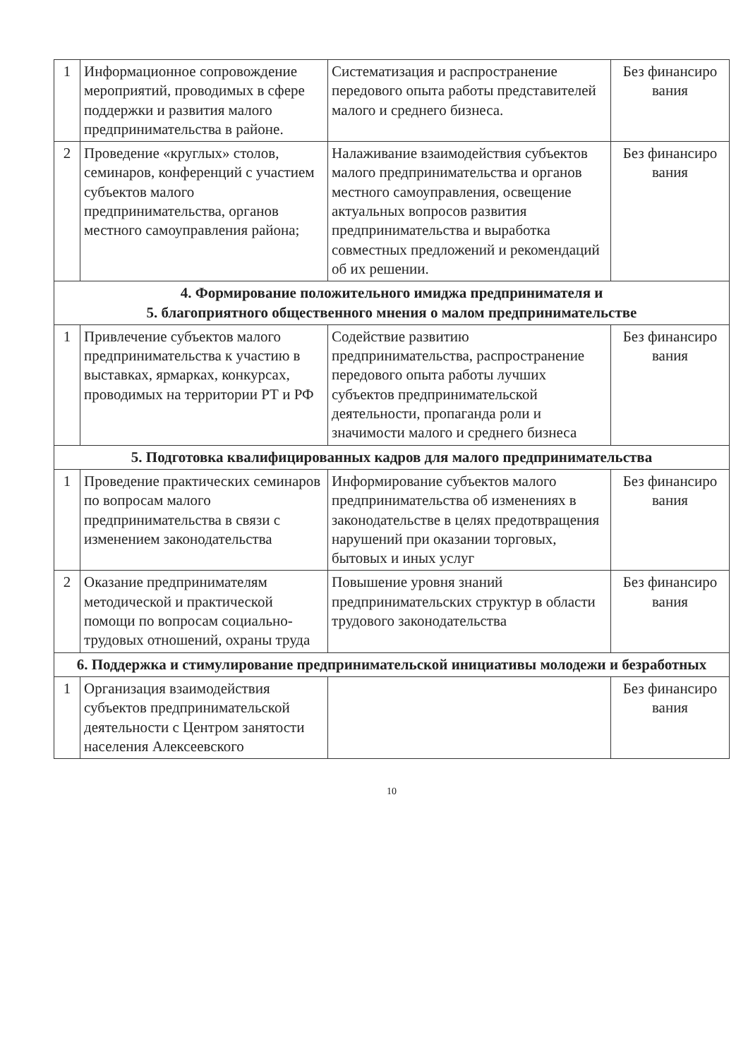| 1 | Информационное сопровождение мероприятий, проводимых в сфере поддержки и развития малого предпринимательства в районе. | Систематизация и распространение передового опыта работы представителей малого и среднего бизнеса. | Без финансиро вания |
| 2 | Проведение «круглых» столов, семинаров, конференций с участием субъектов малого предпринимательства, органов местного самоуправления района; | Налаживание взаимодействия субъектов малого предпринимательства и органов местного самоуправления, освещение актуальных вопросов развития предпринимательства и выработка совместных предложений и рекомендаций об их решении. | Без финансиро вания |
| 4. Формирование положительного имиджа предпринимателя и 5. благоприятного общественного мнения о малом предпринимательстве | | | |
| 1 | Привлечение субъектов малого предпринимательства к участию в выставках, ярмарках, конкурсах, проводимых на территории РТ и РФ | Содействие развитию предпринимательства, распространение передового опыта работы лучших субъектов предпринимательской деятельности, пропаганда роли и значимости малого и среднего бизнеса | Без финансиро вания |
| 5. Подготовка квалифицированных кадров для малого предпринимательства | | | |
| 1 | Проведение практических семинаров по вопросам малого предпринимательства в связи с изменением законодательства | Информирование субъектов малого предпринимательства об изменениях в законодательстве в целях предотвращения нарушений при оказании торговых, бытовых и иных услуг | Без финансиро вания |
| 2 | Оказание предпринимателям методической и практической помощи по вопросам социально-трудовых отношений, охраны труда | Повышение уровня знаний предпринимательских структур в области трудового законодательства | Без финансиро вания |
| 6. Поддержка и стимулирование предпринимательской инициативы молодежи и безработных | | | |
| 1 | Организация взаимодействия субъектов предпринимательской деятельности с Центром занятости населения Алексеевского | | Без финансиро вания |
10